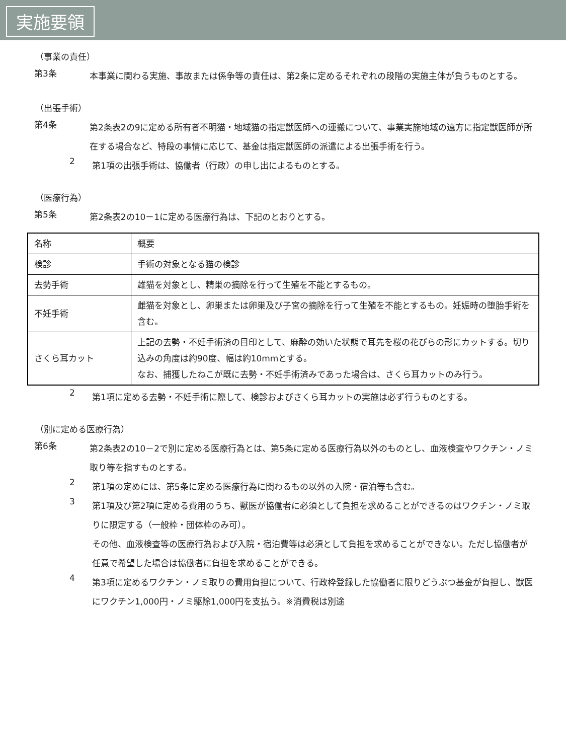実施要領
（事業の責任）
第3条
本事業に関わる実施、事故または係争等の責任は、第2条に定めるそれぞれの段階の実施主体が負うものとする。
（出張手術）
第4条
第2条表2の9に定める所有者不明猫・地域猫の指定獣医師への運搬について、事業実施地域の遠方に指定獣医師が所在する場合など、特段の事情に応じて、基金は指定獣医師の派遣による出張手術を行う。
2
第1項の出張手術は、協働者（行政）の申し出によるものとする。
（医療行為）
第5条
第2条表2の10－1に定める医療行為は、下記のとおりとする。
| 名称 | 概要 |
| 検診 | 手術の対象となる猫の検診 |
| 去勢手術 | 雄猫を対象とし、精巣の摘除を行って生殖を不能とするもの。 |
| 不妊手術 | 雌猫を対象とし、卵巣または卵巣及び子宮の摘除を行って生殖を不能とするもの。妊娠時の堕胎手術を含む。 |
| さくら耳カット | 上記の去勢・不妊手術済の目印として、麻酔の効いた状態で耳先を桜の花びらの形にカットする。切り込みの角度は約90度、幅は約10mmとする。 なお、捕獲したねこが既に去勢・不妊手術済みであった場合は、さくら耳カットのみ行う。 |
2
第1項に定める去勢・不妊手術に際して、検診およびさくら耳カットの実施は必ず行うものとする。
（別に定める医療行為）
第6条
第2条表2の10－2で別に定める医療行為とは、第5条に定める医療行為以外のものとし、血液検査やワクチン・ノミ取り等を指すものとする。
2
第1項の定めには、第5条に定める医療行為に関わるもの以外の入院・宿泊等も含む。
3
第1項及び第2項に定める費用のうち、獣医が協働者に必須として負担を求めることができるのはワクチン・ノミ取りに限定する（一般枠・団体枠のみ可）。
その他、血液検査等の医療行為および入院・宿泊費等は必須として負担を求めることができない。ただし協働者が任意で希望した場合は協働者に負担を求めることができる。
4
第3項に定めるワクチン・ノミ取りの費用負担について、行政枠登録した協働者に限りどうぶつ基金が負担し、獣医にワクチン1,000円・ノミ駆除1,000円を支払う。※消費税は別途